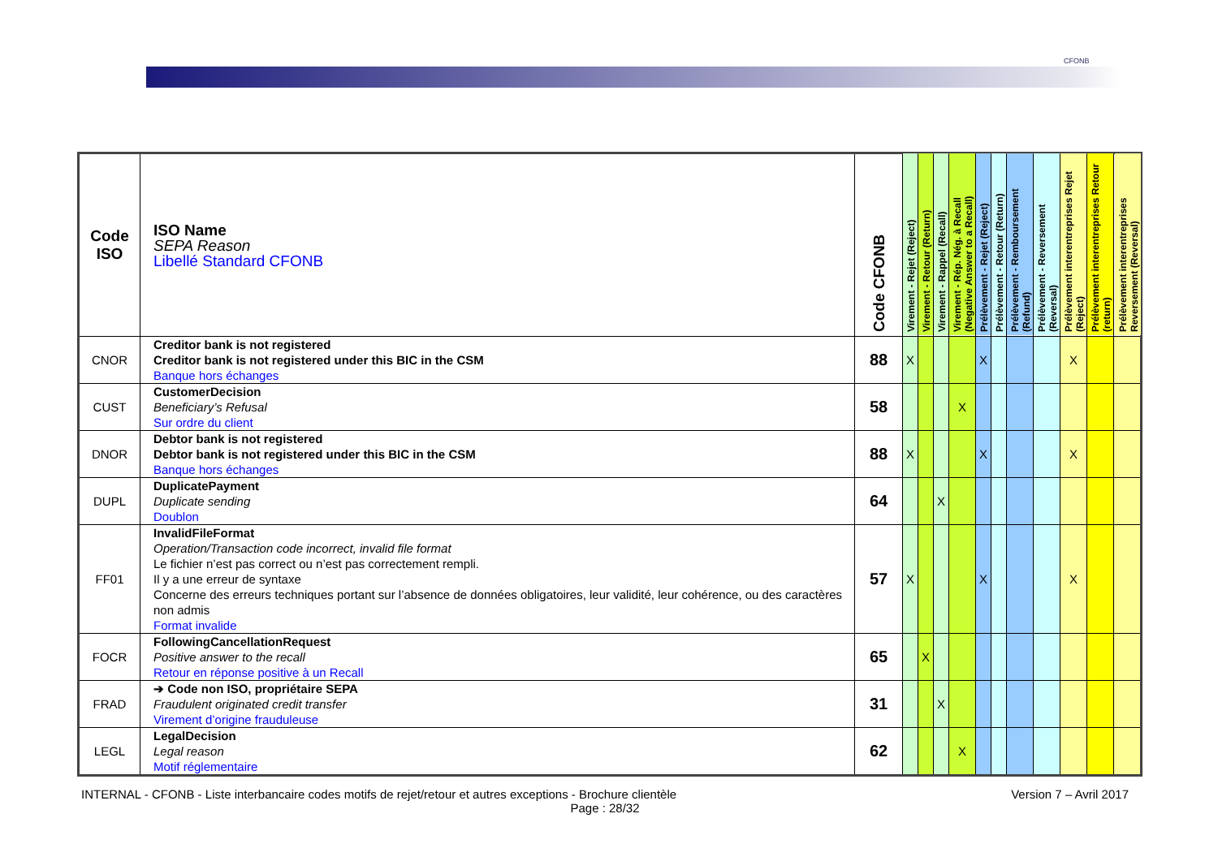CFONB
| Code ISO | ISO Name SEPA Reason Libellé Standard CFONB | Code CFONB | Virement - Rejet (Reject) | Virement - Retour (Return) | Virement - Rappel (Recall) | Virement - Rép. Nég. à Recall (Negative Answer to a Recall) | Prélèvement - Rejet (Reject) | Prélèvement - Retour (Return) | Prélèvement - Remboursement (Refund) | Prélèvement - Reversement (Reversal) | Prélèvement interentreprises Rejet (Reject) | Prélèvement interentreprises Retour (return) | Prélèvement interentreprises Reversement (Reversal) |
| --- | --- | --- | --- | --- | --- | --- | --- | --- | --- | --- | --- | --- | --- |
| CNOR | Creditor bank is not registered Creditor bank is not registered under this BIC in the CSM Banque hors échanges | 88 | X | | | | X | | | | X | | |
| CUST | CustomerDecision Beneficiary’s Refusal Sur ordre du client | 58 | | | | X | | | | | | | |
| DNOR | Debtor bank is not registered Debtor bank is not registered under this BIC in the CSM Banque hors échanges | 88 | X | | | | X | | | | X | | |
| DUPL | DuplicatePayment Duplicate sending Doublon | 64 | | | X | | | | | | | | |
| FF01 | InvalidFileFormat Operation/Transaction code incorrect, invalid file format Le fichier n’est pas correct ou n’est pas correctement rempli. Il y a une erreur de syntaxe Concerne des erreurs techniques portant sur l’absence de données obligatoires, leur validité, leur cohérence, ou des caractères non admis Format invalide | 57 | X | | | | X | | | | X | | |
| FOCR | FollowingCancellationRequest Positive answer to the recall Retour en réponse positive à un Recall | 65 | | X | | | | | | | | | |
| FRAD | ➔ Code non ISO, propriétaire SEPA Fraudulent originated credit transfer Virement d’origine frauduleuse | 31 | | | X | | | | | | | | |
| LEGL | LegalDecision Legal reason Motif réglementaire | 62 | | | | X | | | | | | | |
INTERNAL - CFONB - Liste interbancaire codes motifs de rejet/retour et autres exceptions - Brochure clientèle Version 7 – Avril 2017
Page : 28/32